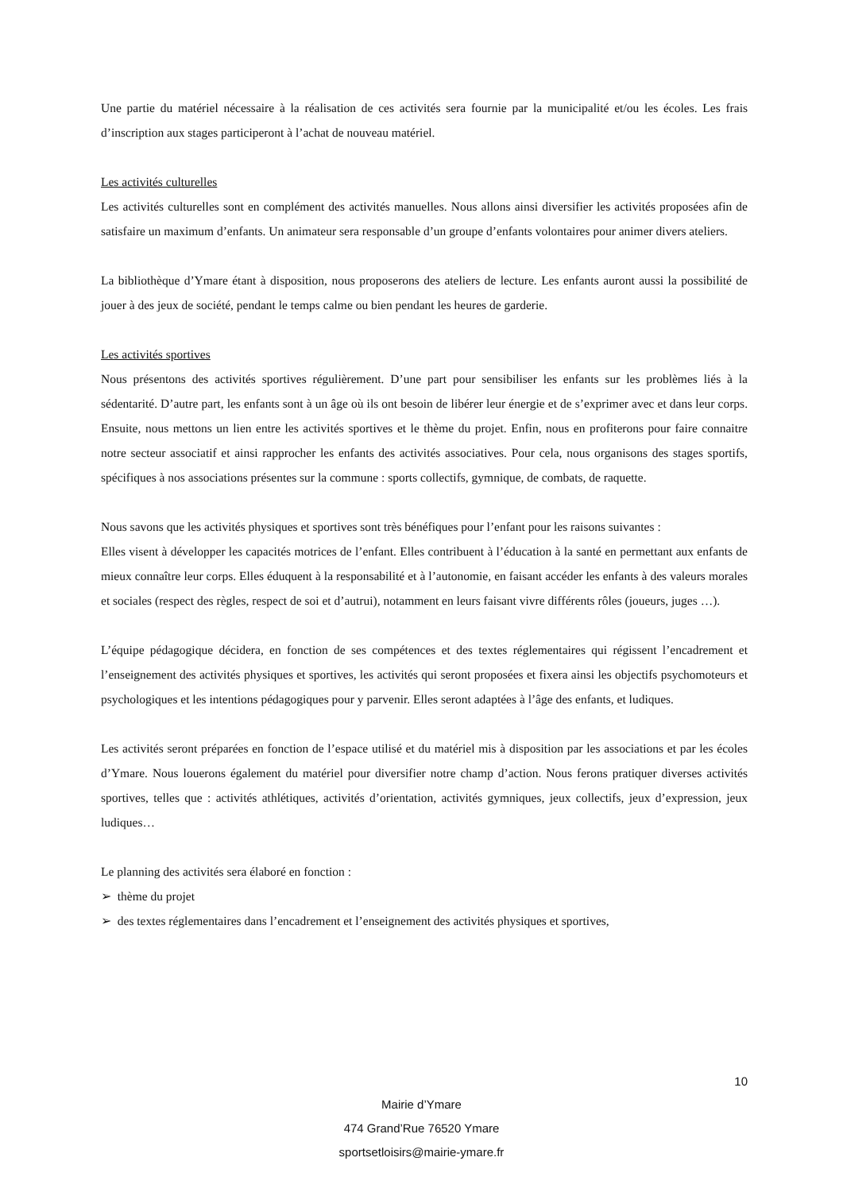Une partie du matériel nécessaire à la réalisation de ces activités sera fournie par la municipalité et/ou les écoles. Les frais d’inscription aux stages participeront à l’achat de nouveau matériel.
Les activités culturelles
Les activités culturelles sont en complément des activités manuelles. Nous allons ainsi diversifier les activités proposées afin de satisfaire un maximum d’enfants. Un animateur sera responsable d’un groupe d’enfants volontaires pour animer divers ateliers.
La bibliothèque d’Ymare étant à disposition, nous proposerons des ateliers de lecture. Les enfants auront aussi la possibilité de jouer à des jeux de société, pendant le temps calme ou bien pendant les heures de garderie.
Les activités sportives
Nous présentons des activités sportives régulièrement. D’une part pour sensibiliser les enfants sur les problèmes liés à la sédentarité. D’autre part, les enfants sont à un âge où ils ont besoin de libérer leur énergie et de s’exprimer avec et dans leur corps. Ensuite, nous mettons un lien entre les activités sportives et le thème du projet. Enfin, nous en profiterons pour faire connaitre notre secteur associatif et ainsi rapprocher les enfants des activités associatives. Pour cela, nous organisons des stages sportifs, spécifiques à nos associations présentes sur la commune : sports collectifs, gymnique, de combats, de raquette.
Nous savons que les activités physiques et sportives sont très bénéfiques pour l’enfant pour les raisons suivantes :
Elles visent à développer les capacités motrices de l’enfant. Elles contribuent à l’éducation à la santé en permettant aux enfants de mieux connaître leur corps. Elles éduquent à la responsabilité et à l’autonomie, en faisant accéder les enfants à des valeurs morales et sociales (respect des règles, respect de soi et d’autrui), notamment en leurs faisant vivre différents rôles (joueurs, juges …).
L’équipe pédagogique décidera, en fonction de ses compétences et des textes réglementaires qui régissent l’encadrement et l’enseignement des activités physiques et sportives, les activités qui seront proposées et fixera ainsi les objectifs psychomoteurs et psychologiques et les intentions pédagogiques pour y parvenir. Elles seront adaptées à l’âge des enfants, et ludiques.
Les activités seront préparées en fonction de l’espace utilisé et du matériel mis à disposition par les associations et par les écoles d’Ymare. Nous louerons également du matériel pour diversifier notre champ d’action. Nous ferons pratiquer diverses activités sportives, telles que : activités athlétiques, activités d’orientation, activités gymniques, jeux collectifs, jeux d’expression, jeux ludiques…
Le planning des activités sera élaboré en fonction :
➢ thème du projet
➢ des textes réglementaires dans l’encadrement et l’enseignement des activités physiques et sportives,
10
Mairie d’Ymare
474 Grand’Rue 76520 Ymare
sportsetloisirs@mairie-ymare.fr